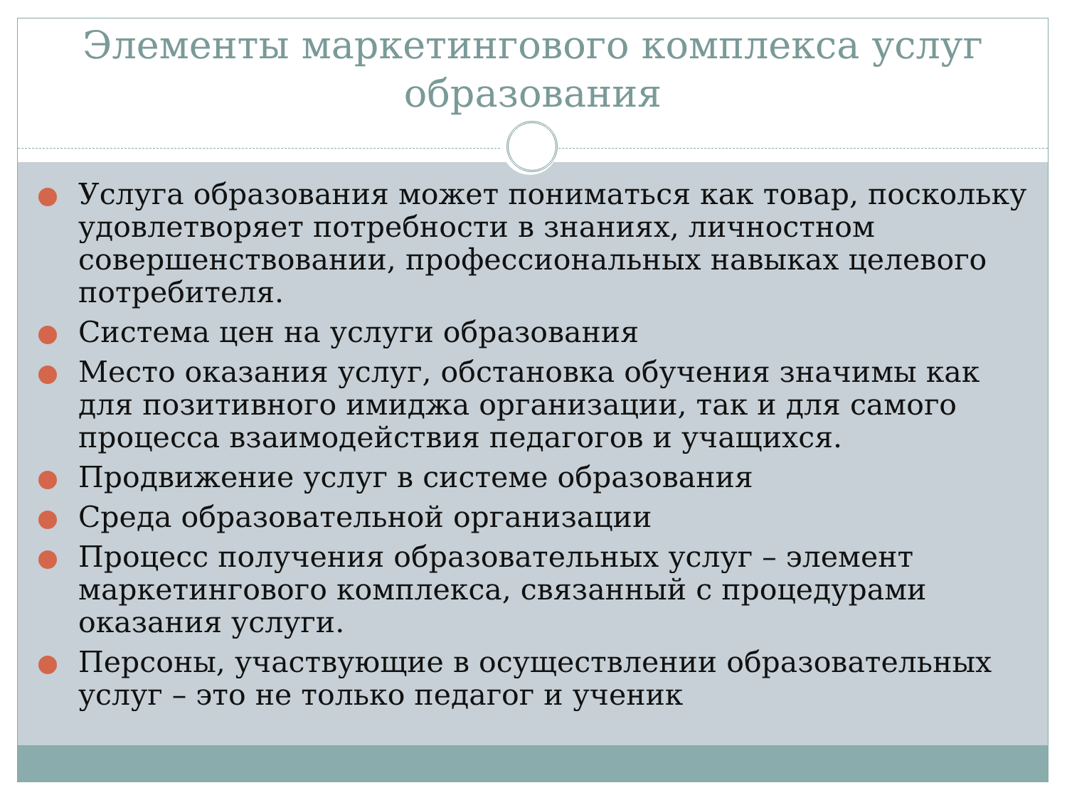Элементы маркетингового комплекса услуг образования
Услуга образования может пониматься как товар, поскольку удовлетворяет потребности в знаниях, личностном совершенствовании, профессиональных навыках целевого потребителя.
Система цен на услуги образования
Место оказания услуг, обстановка обучения значимы как для позитивного имиджа организации, так и для самого процесса взаимодействия педагогов и учащихся.
Продвижение услуг в системе образования
Среда образовательной организации
Процесс получения образовательных услуг – элемент маркетингового комплекса, связанный с процедурами оказания услуги.
Персоны, участвующие в осуществлении образовательных услуг – это не только педагог и ученик